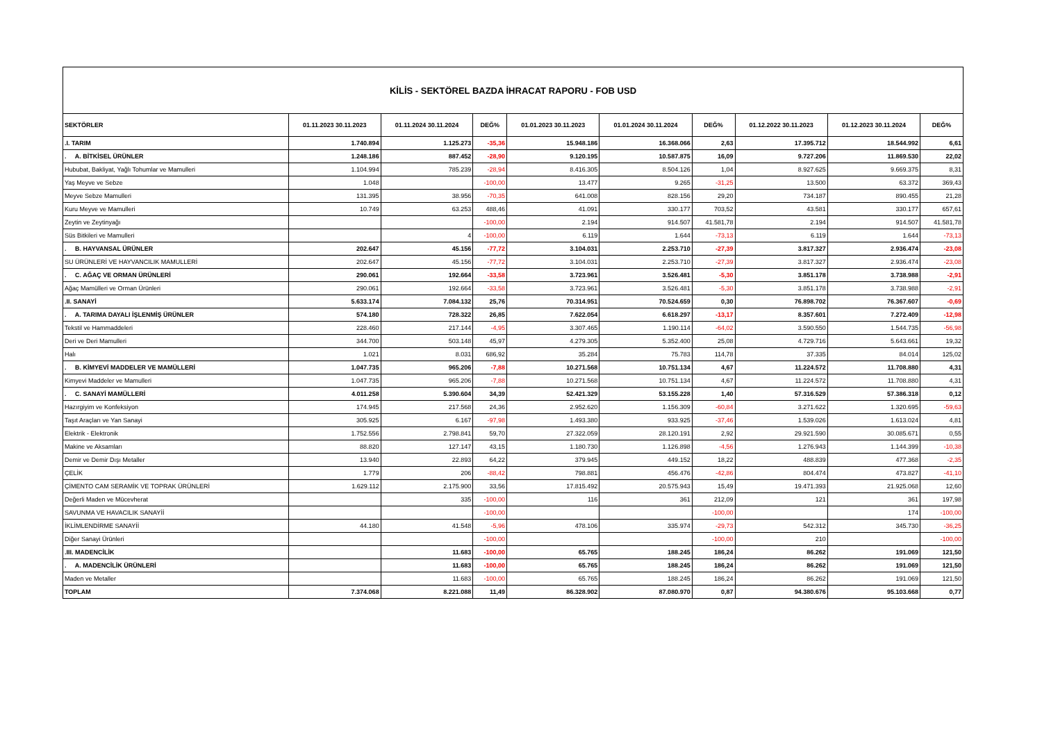| KİLİS - SEKTÖREL BAZDA İHRACAT RAPORU - FOB USD | | | | | | | | | |
| SEKTÖRLER | 01.11.2023 30.11.2023 | 01.11.2024 30.11.2024 | DEĞ% | 01.01.2023 30.11.2023 | 01.01.2024 30.11.2024 | DEĞ% | 01.12.2022 30.11.2023 | 01.12.2023 30.11.2024 | DEĞ% |
| .I. TARIM | 1.740.894 | 1.125.273 | -35,36 | 15.948.186 | 16.368.066 | 2,63 | 17.395.712 | 18.544.992 | 6,61 |
| . A. BİTKİSEL ÜRÜNLER | 1.248.186 | 887.452 | -28,90 | 9.120.195 | 10.587.875 | 16,09 | 9.727.206 | 11.869.530 | 22,02 |
| Hububat, Bakliyat, Yağlı Tohumlar ve Mamulleri | 1.104.994 | 785.239 | -28,94 | 8.416.305 | 8.504.126 | 1,04 | 8.927.625 | 9.669.375 | 8,31 |
| Yaş Meyve ve Sebze | 1.048 | | -100,00 | 13.477 | 9.265 | -31,25 | 13.500 | 63.372 | 369,43 |
| Meyve Sebze Mamulleri | 131.395 | 38.956 | -70,35 | 641.008 | 828.156 | 29,20 | 734.187 | 890.455 | 21,28 |
| Kuru Meyve ve Mamulleri | 10.749 | 63.253 | 488,46 | 41.091 | 330.177 | 703,52 | 43.581 | 330.177 | 657,61 |
| Zeytin ve Zeytinyağı | | | -100,00 | 2.194 | 914.507 | 41.581,78 | 2.194 | 914.507 | 41.581,78 |
| Süs Bitkileri ve Mamulleri | | 4 | -100,00 | 6.119 | 1.644 | -73,13 | 6.119 | 1.644 | -73,13 |
| . B. HAYVANSAL ÜRÜNLER | 202.647 | 45.156 | -77,72 | 3.104.031 | 2.253.710 | -27,39 | 3.817.327 | 2.936.474 | -23,08 |
| SU ÜRÜNLERİ VE HAYVANCILIK MAMULLERİ | 202.647 | 45.156 | -77,72 | 3.104.031 | 2.253.710 | -27,39 | 3.817.327 | 2.936.474 | -23,08 |
| . C. AĞAÇ VE ORMAN ÜRÜNLERİ | 290.061 | 192.664 | -33,58 | 3.723.961 | 3.526.481 | -5,30 | 3.851.178 | 3.738.988 | -2,91 |
| Ağaç Mamülleri ve Orman Ürünleri | 290.061 | 192.664 | -33,58 | 3.723.961 | 3.526.481 | -5,30 | 3.851.178 | 3.738.988 | -2,91 |
| .II. SANAYİ | 5.633.174 | 7.084.132 | 25,76 | 70.314.951 | 70.524.659 | 0,30 | 76.898.702 | 76.367.607 | -0,69 |
| . A. TARIMA DAYALI İŞLENMİŞ ÜRÜNLER | 574.180 | 728.322 | 26,85 | 7.622.054 | 6.618.297 | -13,17 | 8.357.601 | 7.272.409 | -12,98 |
| Tekstil ve Hammaddeleri | 228.460 | 217.144 | -4,95 | 3.307.465 | 1.190.114 | -64,02 | 3.590.550 | 1.544.735 | -56,98 |
| Deri ve Deri Mamulleri | 344.700 | 503.148 | 45,97 | 4.279.305 | 5.352.400 | 25,08 | 4.729.716 | 5.643.661 | 19,32 |
| Halı | 1.021 | 8.031 | 686,92 | 35.284 | 75.783 | 114,78 | 37.335 | 84.014 | 125,02 |
| . B. KİMYEVİ MADDELER VE MAMÜLLERİ | 1.047.735 | 965.206 | -7,88 | 10.271.568 | 10.751.134 | 4,67 | 11.224.572 | 11.708.880 | 4,31 |
| Kimyevi Maddeler ve Mamulleri | 1.047.735 | 965.206 | -7,88 | 10.271.568 | 10.751.134 | 4,67 | 11.224.572 | 11.708.880 | 4,31 |
| . C. SANAYİ MAMÜLLERİ | 4.011.258 | 5.390.604 | 34,39 | 52.421.329 | 53.155.228 | 1,40 | 57.316.529 | 57.386.318 | 0,12 |
| Hazırgiyim ve Konfeksiyon | 174.945 | 217.568 | 24,36 | 2.952.620 | 1.156.309 | -60,84 | 3.271.622 | 1.320.695 | -59,63 |
| Taşıt Araçları ve Yan Sanayi | 305.925 | 6.167 | -97,98 | 1.493.380 | 933.925 | -37,46 | 1.539.026 | 1.613.024 | 4,81 |
| Elektrik - Elektronik | 1.752.556 | 2.798.841 | 59,70 | 27.322.059 | 28.120.191 | 2,92 | 29.921.590 | 30.085.671 | 0,55 |
| Makine ve Aksamları | 88.820 | 127.147 | 43,15 | 1.180.730 | 1.126.898 | -4,56 | 1.276.943 | 1.144.399 | -10,38 |
| Demir ve Demir Dışı Metaller | 13.940 | 22.893 | 64,22 | 379.945 | 449.152 | 18,22 | 488.839 | 477.368 | -2,35 |
| ÇELİK | 1.779 | 206 | -88,42 | 798.881 | 456.476 | -42,86 | 804.474 | 473.827 | -41,10 |
| ÇİMENTO CAM SERAMİK VE TOPRAK ÜRÜNLERİ | 1.629.112 | 2.175.900 | 33,56 | 17.815.492 | 20.575.943 | 15,49 | 19.471.393 | 21.925.068 | 12,60 |
| Değerli Maden ve Mücevherat | | 335 | -100,00 | 116 | 361 | 212,09 | 121 | 361 | 197,98 |
| SAVUNMA VE HAVACILIK SANAYİİ | | | -100,00 | | | -100,00 | | 174 | -100,00 |
| İKLİMLENDİRME SANAYİİ | 44.180 | 41.548 | -5,96 | 478.106 | 335.974 | -29,73 | 542.312 | 345.730 | -36,25 |
| Diğer Sanayi Ürünleri | | | -100,00 | | | -100,00 | 210 | | -100,00 |
| .III. MADENCİLİK | | 11.683 | -100,00 | 65.765 | 188.245 | 186,24 | 86.262 | 191.069 | 121,50 |
| . A. MADENCİLİK ÜRÜNLERİ | | 11.683 | -100,00 | 65.765 | 188.245 | 186,24 | 86.262 | 191.069 | 121,50 |
| Maden ve Metaller | | 11.683 | -100,00 | 65.765 | 188.245 | 186,24 | 86.262 | 191.069 | 121,50 |
| TOPLAM | 7.374.068 | 8.221.088 | 11,49 | 86.328.902 | 87.080.970 | 0,87 | 94.380.676 | 95.103.668 | 0,77 |